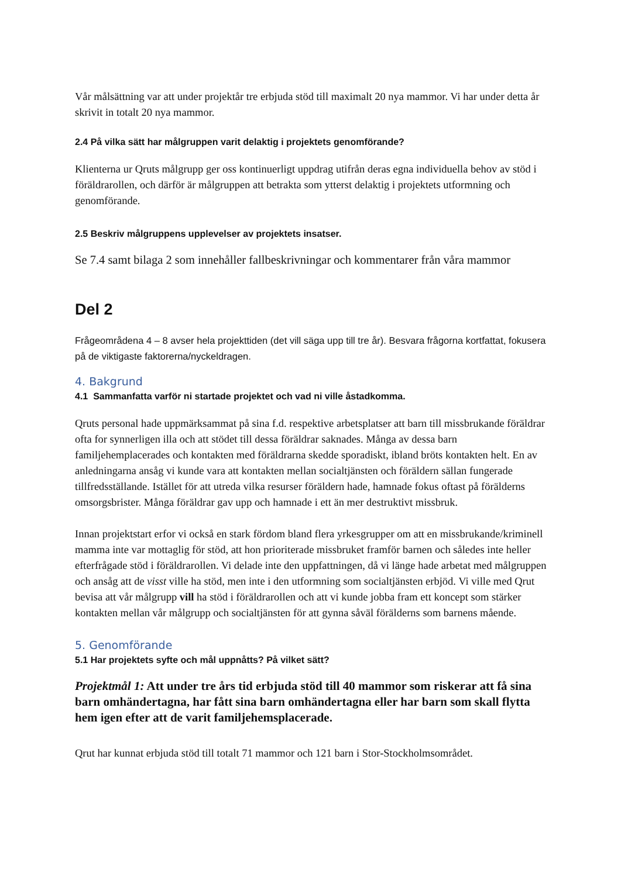Vår målsättning var att under projektår tre erbjuda stöd till maximalt 20 nya mammor. Vi har under detta år skrivit in totalt 20 nya mammor.
2.4 På vilka sätt har målgruppen varit delaktig i projektets genomförande?
Klienterna ur Qruts målgrupp ger oss kontinuerligt uppdrag utifrån deras egna individuella behov av stöd i föräldrarollen, och därför är målgruppen att betrakta som ytterst delaktig i projektets utformning och genomförande.
2.5 Beskriv målgruppens upplevelser av projektets insatser.
Se 7.4 samt bilaga 2 som innehåller fallbeskrivningar och kommentarer från våra mammor
Del 2
Frågeområdena 4 – 8 avser hela projekttiden (det vill säga upp till tre år). Besvara frågorna kortfattat, fokusera på de viktigaste faktorerna/nyckeldragen.
4. Bakgrund
4.1 Sammanfatta varför ni startade projektet och vad ni ville åstadkomma.
Qruts personal hade uppmärksammat på sina f.d. respektive arbetsplatser att barn till missbrukande föräldrar ofta for synnerligen illa och att stödet till dessa föräldrar saknades. Många av dessa barn familjehemplacerades och kontakten med föräldrarna skedde sporadiskt, ibland bröts kontakten helt. En av anledningarna ansåg vi kunde vara att kontakten mellan socialtjänsten och föräldern sällan fungerade tillfredsställande. Istället för att utreda vilka resurser föräldern hade, hamnade fokus oftast på förälderns omsorgsbrister. Många föräldrar gav upp och hamnade i ett än mer destruktivt missbruk.
Innan projektstart erfor vi också en stark fördom bland flera yrkesgrupper om att en missbrukande/kriminell mamma inte var mottaglig för stöd, att hon prioriterade missbruket framför barnen och således inte heller efterfrågade stöd i föräldrarollen. Vi delade inte den uppfattningen, då vi länge hade arbetat med målgruppen och ansåg att de visst ville ha stöd, men inte i den utformning som socialtjänsten erbjöd. Vi ville med Qrut bevisa att vår målgrupp vill ha stöd i föräldrarollen och att vi kunde jobba fram ett koncept som stärker kontakten mellan vår målgrupp och socialtjänsten för att gynna såväl förälderns som barnens mående.
5. Genomförande
5.1 Har projektets syfte och mål uppnåtts? På vilket sätt?
Projektmål 1: Att under tre års tid erbjuda stöd till 40 mammor som riskerar att få sina barn omhändertagna, har fått sina barn omhändertagna eller har barn som skall flytta hem igen efter att de varit familjehemsplacerade.
Qrut har kunnat erbjuda stöd till totalt 71 mammor och 121 barn i Stor-Stockholmsområdet.